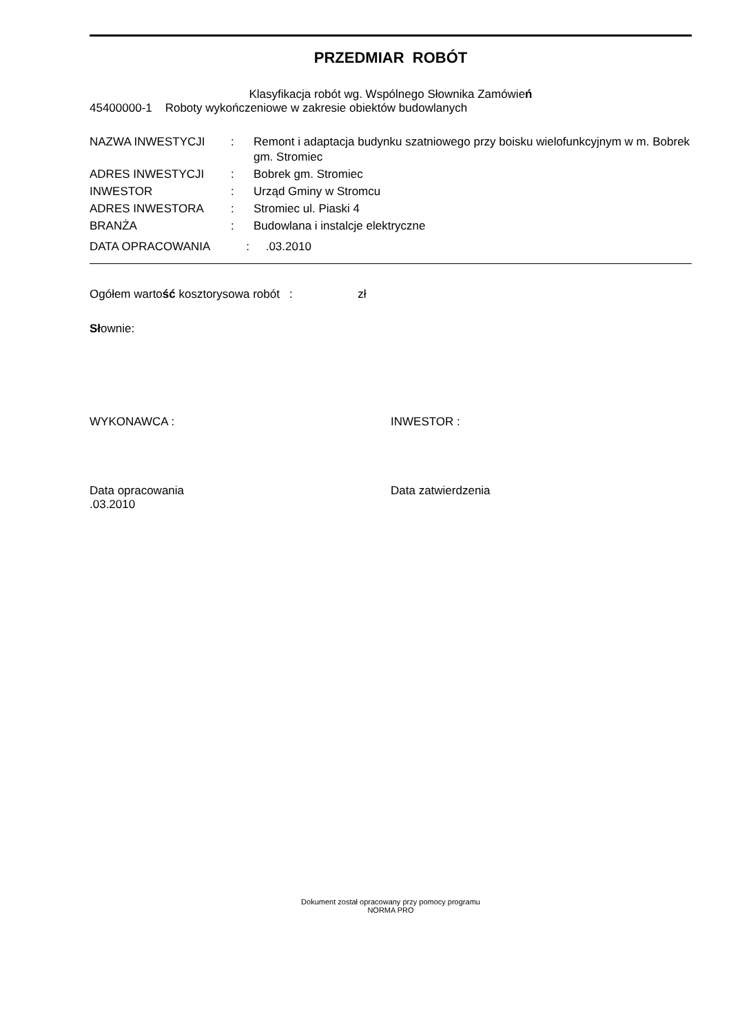PRZEDMIAR ROBÓT
Klasyfikacja robót wg. Wspólnego Słownika Zamówień
45400000-1 Roboty wykończeniowe w zakresie obiektów budowlanych
| NAZWA INWESTYCJI | : | Remont i adaptacja budynku szatniowego przy boisku wielofunkcyjnym w m. Bobrek gm. Stromiec |
| ADRES INWESTYCJI | : | Bobrek gm. Stromiec |
| INWESTOR | : | Urząd Gminy w Stromcu |
| ADRES INWESTORA | : | Stromiec ul. Piaski 4 |
| BRANŻA | : | Budowlana i instalcje elektryczne |
DATA OPRACOWANIA : .03.2010
Ogółem wartość kosztorysowa robót : zł
Słownie:
WYKONAWCA : INWESTOR :
Data opracowania
.03.2010
Data zatwierdzenia
Dokument został opracowany przy pomocy programu
NORMA PRO